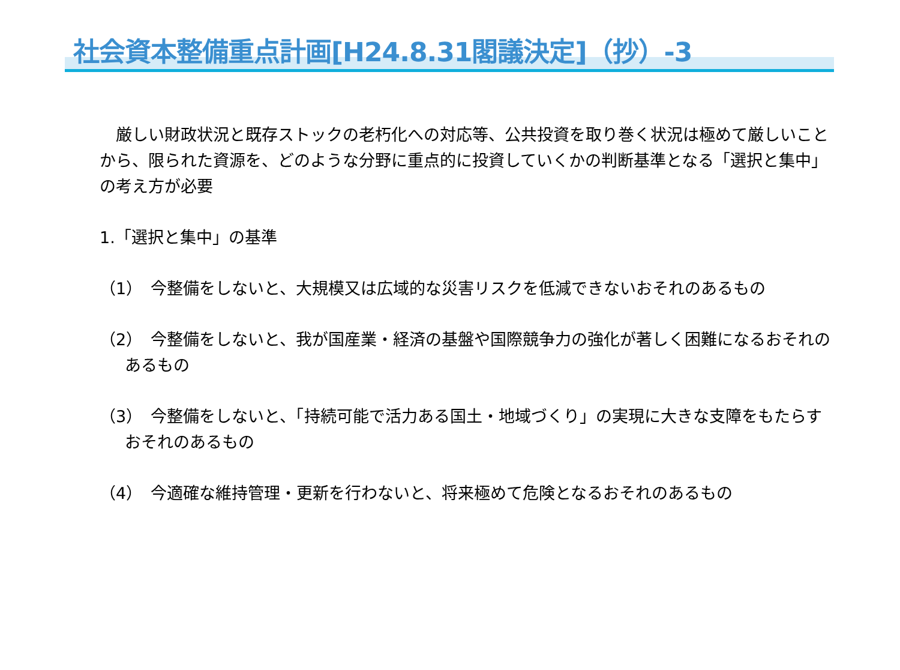社会資本整備重点計画[H24.8.31閣議決定]（抄）-3
　厳しい財政状況と既存ストックの老朽化への対応等、公共投資を取り巻く状況は極めて厳しいことから、限られた資源を、どのような分野に重点的に投資していくかの判断基準となる「選択と集中」の考え方が必要
1.「選択と集中」の基準
（1）　今整備をしないと、大規模又は広域的な災害リスクを低減できないおそれのあるもの
（2）　今整備をしないと、我が国産業・経済の基盤や国際競争力の強化が著しく困難になるおそれのあるもの
（3）　今整備をしないと、「持続可能で活力ある国土・地域づくり」の実現に大きな支障をもたらすおそれのあるもの
（4）　今適確な維持管理・更新を行わないと、将来極めて危険となるおそれのあるもの